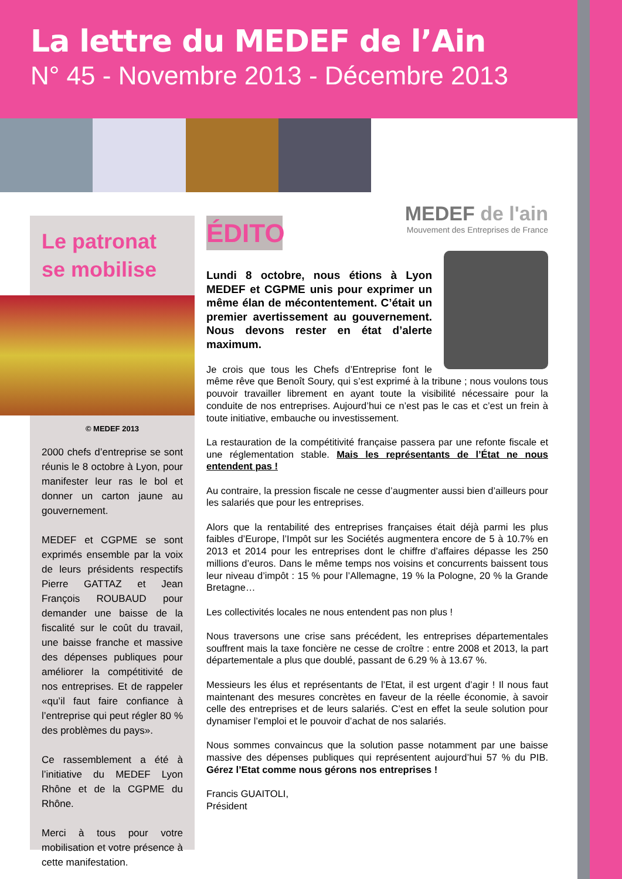La lettre du MEDEF de l’Ain
N° 45 - Novembre 2013 - Décembre 2013
MEDEF de l'ain
Mouvement des Entreprises de France
Le patronat
se mobilise
© MEDEF 2013
2000 chefs d’entreprise se sont réunis le 8 octobre à Lyon, pour manifester leur ras le bol et donner un carton jaune au gouvernement.
MEDEF et CGPME se sont exprimés ensemble par la voix de leurs présidents respectifs Pierre GATTAZ et Jean François ROUBAUD pour demander une baisse de la fiscalité sur le coût du travail, une baisse franche et massive des dépenses publiques pour améliorer la compétitivité de nos entreprises. Et de rappeler «qu’il faut faire confiance à l’entreprise qui peut régler 80 % des problèmes du pays».
Ce rassemblement a été à l’initiative du MEDEF Lyon Rhône et de la CGPME du Rhône.
Merci à tous pour votre mobilisation et votre présence à cette manifestation.
ÉDITO
Lundi 8 octobre, nous étions à Lyon MEDEF et CGPME unis pour exprimer un même élan de mécontentement. C’était un premier avertissement au gouvernement. Nous devons rester en état d’alerte maximum.
Je crois que tous les Chefs d’Entreprise font le même rêve que Benoît Soury, qui s’est exprimé à la tribune ; nous voulons tous pouvoir travailler librement en ayant toute la visibilité nécessaire pour la conduite de nos entreprises. Aujourd’hui ce n’est pas le cas et c’est un frein à toute initiative, embauche ou investissement.
La restauration de la compétitivité française passera par une refonte fiscale et une réglementation stable. Mais les représentants de l’État ne nous entendent pas !
Au contraire, la pression fiscale ne cesse d’augmenter aussi bien d’ailleurs pour les salariés que pour les entreprises.
Alors que la rentabilité des entreprises françaises était déjà parmi les plus faibles d’Europe, l’Impôt sur les Sociétés augmentera encore de 5 à 10.7% en 2013 et 2014 pour les entreprises dont le chiffre d’affaires dépasse les 250 millions d’euros. Dans le même temps nos voisins et concurrents baissent tous leur niveau d’impôt : 15 % pour l’Allemagne, 19 % la Pologne, 20 % la Grande Bretagne…
Les collectivités locales ne nous entendent pas non plus !
Nous traversons une crise sans précédent, les entreprises départementales souffrent mais la taxe foncière ne cesse de croître : entre 2008 et 2013, la part départementale a plus que doublé, passant de 6.29 % à 13.67 %.
Messieurs les élus et représentants de l’Etat, il est urgent d’agir ! Il nous faut maintenant des mesures concrètes en faveur de la réelle économie, à savoir celle des entreprises et de leurs salariés. C’est en effet la seule solution pour dynamiser l’emploi et le pouvoir d’achat de nos salariés.
Nous sommes convaincus que la solution passe notamment par une baisse massive des dépenses publiques qui représentent aujourd’hui 57 % du PIB. Gérez l’Etat comme nous gérons nos entreprises !
Francis GUAITOLI,
Président